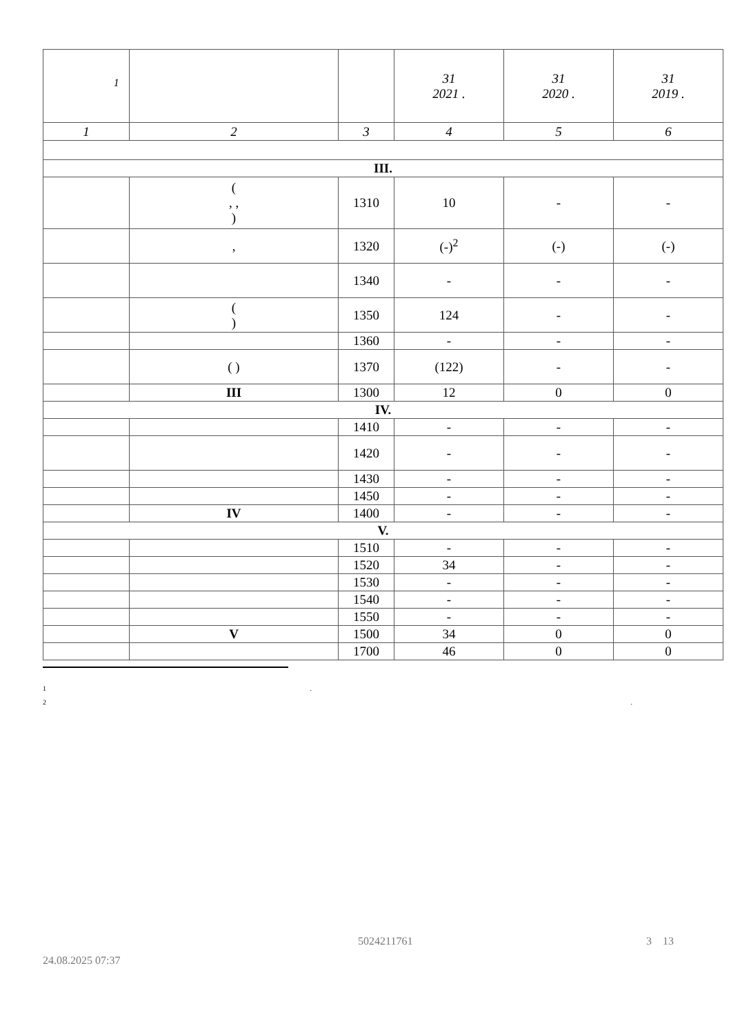| <sup>1</sup> | | | 31 2021 . | 31 2020 . | 31 2019 . |
| --- | --- | --- | --- | --- | --- |
| 1 | 2 | 3 | 4 | 5 | 6 |
| III. | | | | | |
| | ( , , ) | 1310 | 10 | - | - |
| | , | 1320 | (-)<sup>2</sup> | (-) | (-) |
| | | 1340 | - | - | - |
| | ( ) | 1350 | 124 | - | - |
| | | 1360 | - | - | - |
| | ( ) | 1370 | (122) | - | - |
| | III | 1300 | 12 | 0 | 0 |
| IV. | | | | | |
| | | 1410 | - | - | - |
| | | 1420 | - | - | - |
| | | 1430 | - | - | - |
| | | 1450 | - | - | - |
| | IV | 1400 | - | - | - |
| V. | | | | | |
| | | 1510 | - | - | - |
| | | 1520 | 34 | - | - |
| | | 1530 | - | - | - |
| | | 1540 | - | - | - |
| | | 1550 | - | - | - |
| | V | 1500 | 34 | 0 | 0 |
| | | 1700 | 46 | 0 | 0 |
1 .
2 .
5024211761 3 13
24.08.2025 07:37